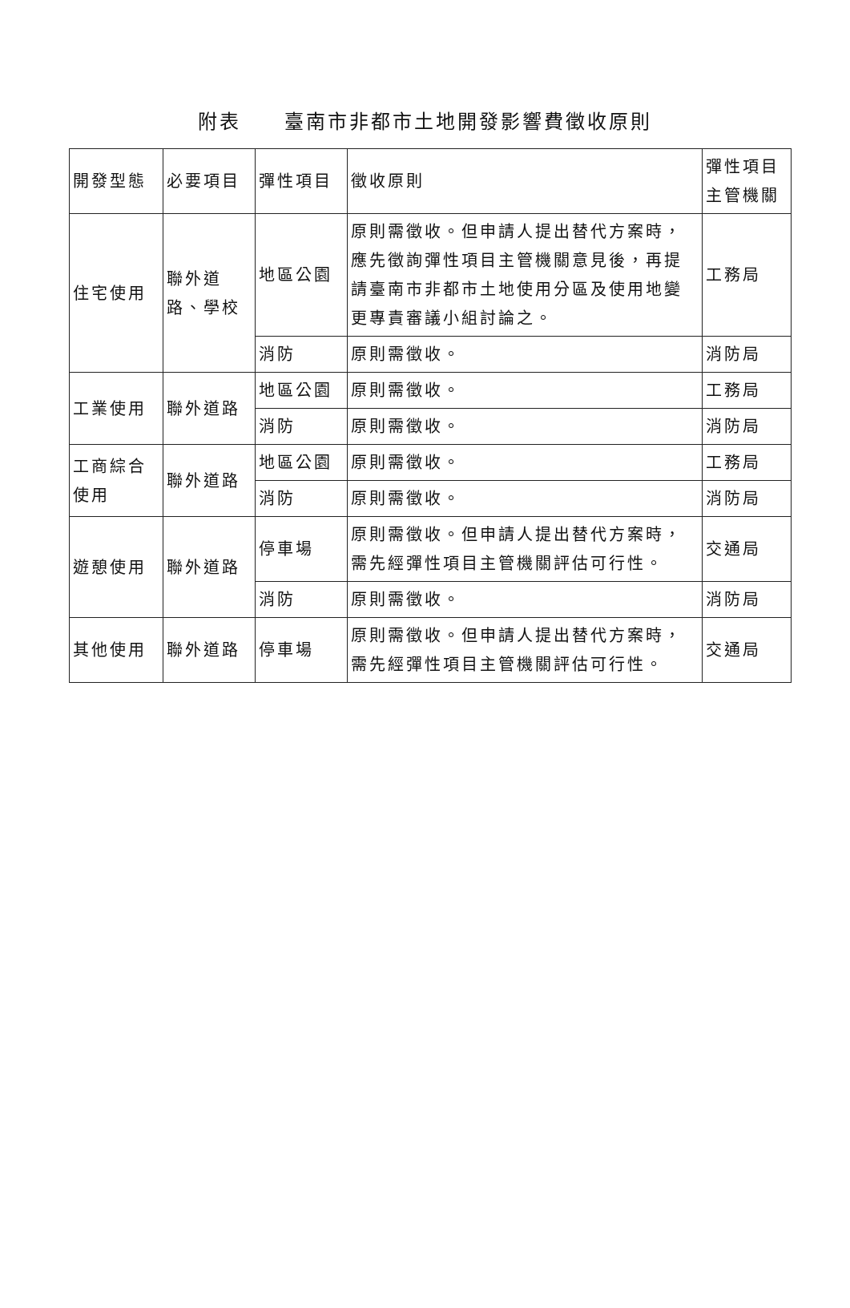附表　　臺南市非都市土地開發影響費徵收原則
| 開發型態 | 必要項目 | 彈性項目 | 徵收原則 | 彈性項目主管機關 |
| 住宅使用 | 聯外道路、學校 | 地區公園 | 原則需徵收。但申請人提出替代方案時，應先徵詢彈性項目主管機關意見後，再提請臺南市非都市土地使用分區及使用地變更專責審議小組討論之。 | 工務局 |
| | | 消防 | 原則需徵收。 | 消防局 |
| 工業使用 | 聯外道路 | 地區公園 | 原則需徵收。 | 工務局 |
| | | 消防 | 原則需徵收。 | 消防局 |
| 工商綜合使用 | 聯外道路 | 地區公園 | 原則需徵收。 | 工務局 |
| | | 消防 | 原則需徵收。 | 消防局 |
| 遊憩使用 | 聯外道路 | 停車場 | 原則需徵收。但申請人提出替代方案時，需先經彈性項目主管機關評估可行性。 | 交通局 |
| | | 消防 | 原則需徵收。 | 消防局 |
| 其他使用 | 聯外道路 | 停車場 | 原則需徵收。但申請人提出替代方案時，需先經彈性項目主管機關評估可行性。 | 交通局 |